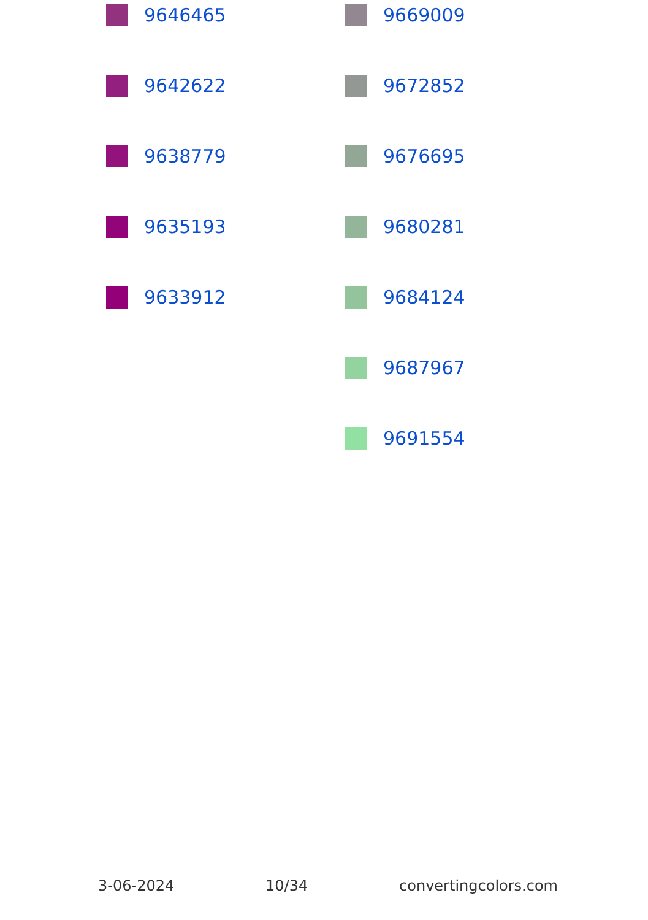9646465
9642622
9638779
9635193
9633912
9669009
9672852
9676695
9680281
9684124
9687967
9691554
3-06-2024 10/34 convertingcolors.com